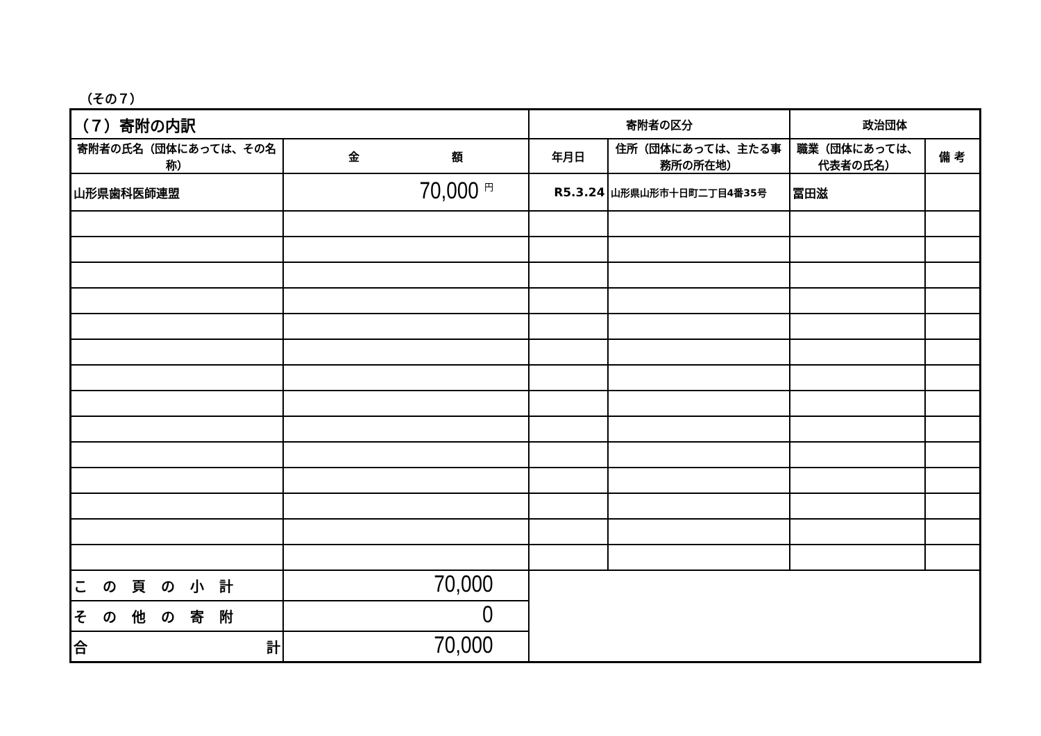（その７）
| （７）寄附の内訳 | | 寄附者の区分 | | 政治団体 | |
| --- | --- | --- | --- | --- | --- |
| 寄附者の氏名（団体にあっては、その名称） | 金 額 | 年月日 | 住所（団体にあっては、主たる事務所の所在地） | 職業（団体にあっては、代表者の氏名） | 備 考 |
| 山形県歯科医師連盟 | 70,000 <sup>円</sup> | R5.3.24 | 山形県山形市十日町二丁目4番35号 | 冨田滋 | |
| この頁の小計 | 70,000 | | | | |
| その他の寄附 | 0 | | | | |
| 合 計 | 70,000 | | | | |